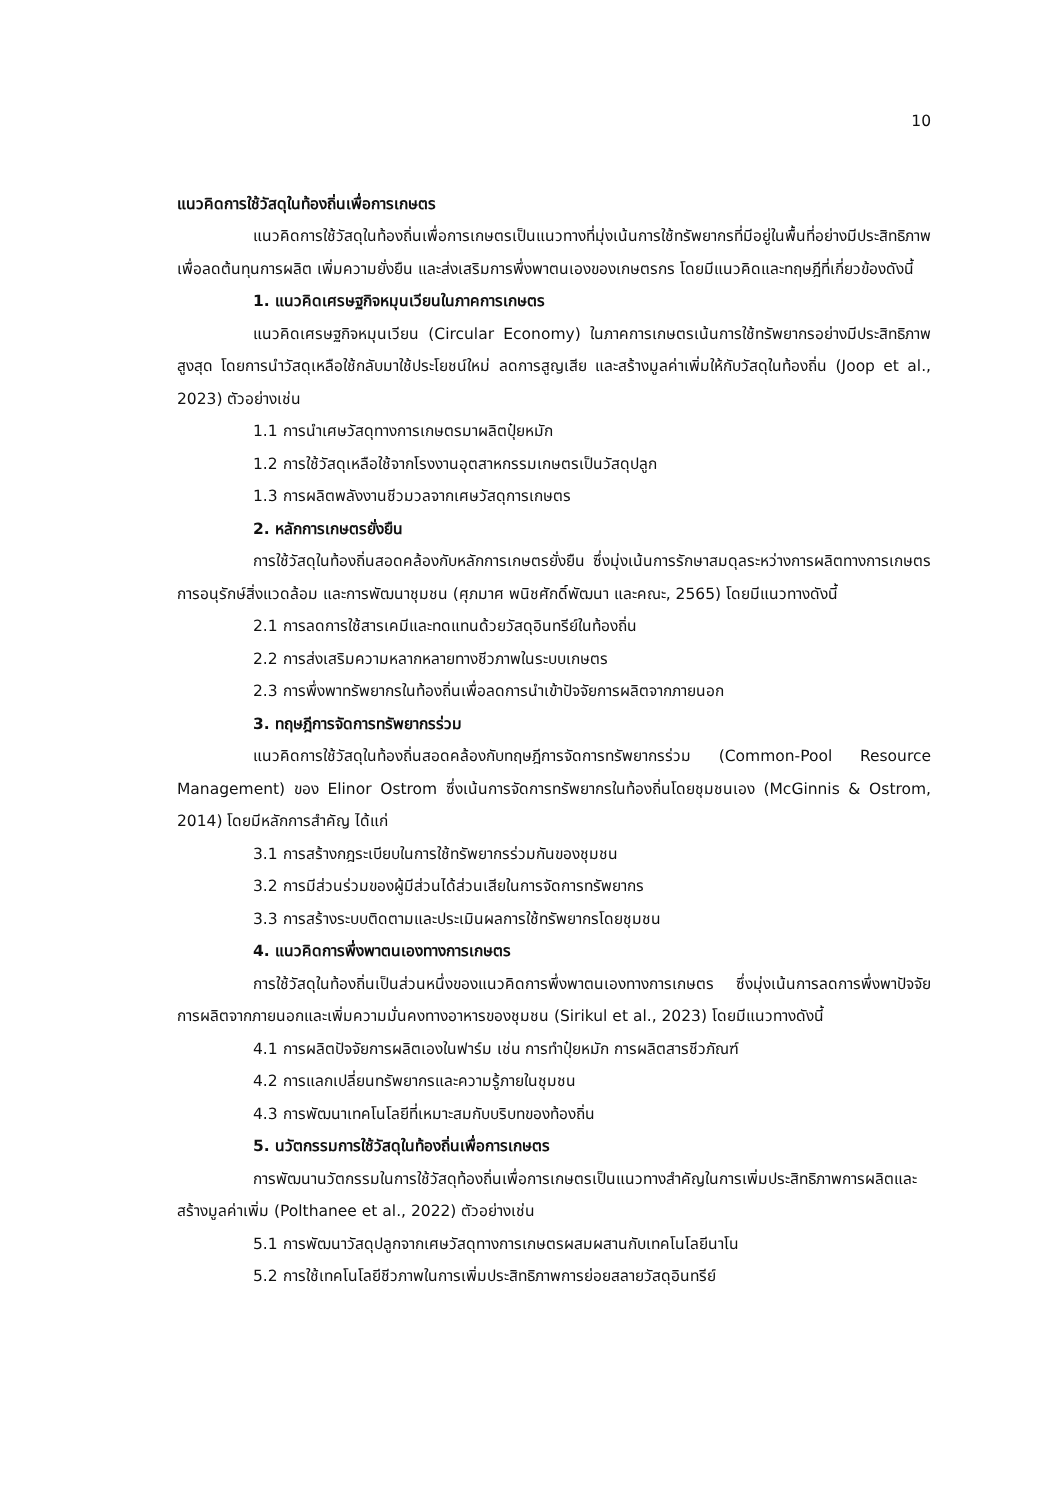10
แนวคิดการใช้วัสดุในท้องถิ่นเพื่อการเกษตร
แนวคิดการใช้วัสดุในท้องถิ่นเพื่อการเกษตรเป็นแนวทางที่มุ่งเน้นการใช้ทรัพยากรที่มีอยู่ในพื้นที่อย่างมีประสิทธิภาพ เพื่อลดต้นทุนการผลิต เพิ่มความยั่งยืน และส่งเสริมการพึ่งพาตนเองของเกษตรกร โดยมีแนวคิดและทฤษฎีที่เกี่ยวข้องดังนี้
1. แนวคิดเศรษฐกิจหมุนเวียนในภาคการเกษตร
แนวคิดเศรษฐกิจหมุนเวียน (Circular Economy) ในภาคการเกษตรเน้นการใช้ทรัพยากรอย่างมีประสิทธิภาพสูงสุด โดยการนำวัสดุเหลือใช้กลับมาใช้ประโยชน์ใหม่ ลดการสูญเสีย และสร้างมูลค่าเพิ่มให้กับวัสดุในท้องถิ่น (Joop et al., 2023) ตัวอย่างเช่น
1.1 การนำเศษวัสดุทางการเกษตรมาผลิตปุ๋ยหมัก
1.2 การใช้วัสดุเหลือใช้จากโรงงานอุตสาหกรรมเกษตรเป็นวัสดุปลูก
1.3 การผลิตพลังงานชีวมวลจากเศษวัสดุการเกษตร
2. หลักการเกษตรยั่งยืน
การใช้วัสดุในท้องถิ่นสอดคล้องกับหลักการเกษตรยั่งยืน ซึ่งมุ่งเน้นการรักษาสมดุลระหว่างการผลิตทางการเกษตร การอนุรักษ์สิ่งแวดล้อม และการพัฒนาชุมชน (ศุภมาศ พนิชศักดิ์พัฒนา และคณะ, 2565) โดยมีแนวทางดังนี้
2.1 การลดการใช้สารเคมีและทดแทนด้วยวัสดุอินทรีย์ในท้องถิ่น
2.2 การส่งเสริมความหลากหลายทางชีวภาพในระบบเกษตร
2.3 การพึ่งพาทรัพยากรในท้องถิ่นเพื่อลดการนำเข้าปัจจัยการผลิตจากภายนอก
3. ทฤษฎีการจัดการทรัพยากรร่วม
แนวคิดการใช้วัสดุในท้องถิ่นสอดคล้องกับทฤษฎีการจัดการทรัพยากรร่วม (Common-Pool Resource Management) ของ Elinor Ostrom ซึ่งเน้นการจัดการทรัพยากรในท้องถิ่นโดยชุมชนเอง (McGinnis & Ostrom, 2014) โดยมีหลักการสำคัญ ได้แก่
3.1 การสร้างกฎระเบียบในการใช้ทรัพยากรร่วมกันของชุมชน
3.2 การมีส่วนร่วมของผู้มีส่วนได้ส่วนเสียในการจัดการทรัพยากร
3.3 การสร้างระบบติดตามและประเมินผลการใช้ทรัพยากรโดยชุมชน
4. แนวคิดการพึ่งพาตนเองทางการเกษตร
การใช้วัสดุในท้องถิ่นเป็นส่วนหนึ่งของแนวคิดการพึ่งพาตนเองทางการเกษตร ซึ่งมุ่งเน้นการลดการพึ่งพาปัจจัยการผลิตจากภายนอกและเพิ่มความมั่นคงทางอาหารของชุมชน (Sirikul et al., 2023) โดยมีแนวทางดังนี้
4.1 การผลิตปัจจัยการผลิตเองในฟาร์ม เช่น การทำปุ๋ยหมัก การผลิตสารชีวภัณฑ์
4.2 การแลกเปลี่ยนทรัพยากรและความรู้ภายในชุมชน
4.3 การพัฒนาเทคโนโลยีที่เหมาะสมกับบริบทของท้องถิ่น
5. นวัตกรรมการใช้วัสดุในท้องถิ่นเพื่อการเกษตร
การพัฒนานวัตกรรมในการใช้วัสดุท้องถิ่นเพื่อการเกษตรเป็นแนวทางสำคัญในการเพิ่มประสิทธิภาพการผลิตและสร้างมูลค่าเพิ่ม (Polthanee et al., 2022) ตัวอย่างเช่น
5.1 การพัฒนาวัสดุปลูกจากเศษวัสดุทางการเกษตรผสมผสานกับเทคโนโลยีนาโน
5.2 การใช้เทคโนโลยีชีวภาพในการเพิ่มประสิทธิภาพการย่อยสลายวัสดุอินทรีย์